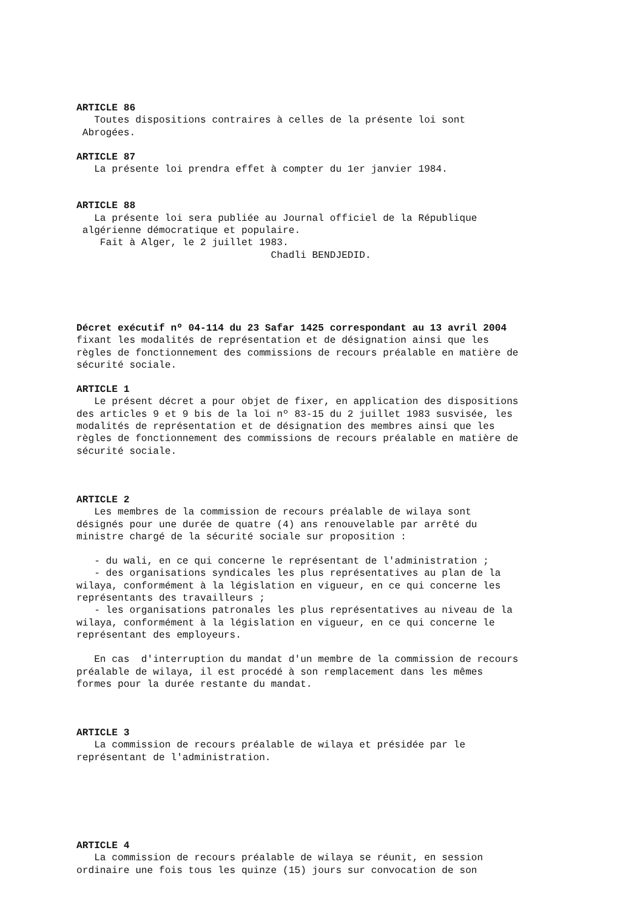ARTICLE 86
Toutes dispositions contraires à celles de la présente loi sont
Abrogées.
ARTICLE 87
La présente loi prendra effet à compter du 1er janvier 1984.
ARTICLE 88
La présente loi sera publiée au Journal officiel de la République
algérienne démocratique et populaire.
Fait à Alger, le 2 juillet 1983.
Chadli BENDJEDID.
Décret exécutif nº 04-114 du 23 Safar 1425 correspondant au 13 avril 2004
fixant les modalités de représentation et de désignation ainsi que les
règles de fonctionnement des commissions de recours préalable en matière de
sécurité sociale.
ARTICLE 1
Le présent décret a pour objet de fixer, en application des dispositions
des articles 9 et 9 bis de la loi nº 83-15 du 2 juillet 1983 susvisée, les
modalités de représentation et de désignation des membres ainsi que les
règles de fonctionnement des commissions de recours préalable en matière de
sécurité sociale.
ARTICLE 2
Les membres de la commission de recours préalable de wilaya sont
désignés pour une durée de quatre (4) ans renouvelable par arrêté du
ministre chargé de la sécurité sociale sur proposition :
- du wali, en ce qui concerne le représentant de l'administration ;
- des organisations syndicales les plus représentatives au plan de la
wilaya, conformément à la législation en vigueur, en ce qui concerne les
représentants des travailleurs ;
- les organisations patronales les plus représentatives au niveau de la
wilaya, conformément à la législation en vigueur, en ce qui concerne le
représentant des employeurs.
En cas d'interruption du mandat d'un membre de la commission de recours
préalable de wilaya, il est procédé à son remplacement dans les mêmes
formes pour la durée restante du mandat.
ARTICLE 3
La commission de recours préalable de wilaya et présidée par le
représentant de l'administration.
ARTICLE 4
La commission de recours préalable de wilaya se réunit, en session
ordinaire une fois tous les quinze (15) jours sur convocation de son